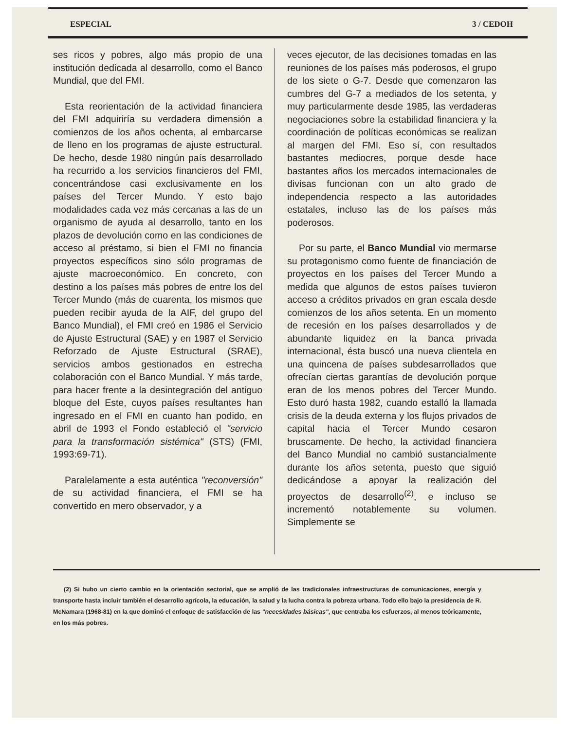ESPECIAL 3 / CEDOH
ses ricos y pobres, algo más propio de una institución dedicada al desarrollo, como el Banco Mundial, que del FMI.
Esta reorientación de la actividad financiera del FMI adquiriría su verdadera dimensión a comienzos de los años ochenta, al embarcarse de lleno en los programas de ajuste estructural. De hecho, desde 1980 ningún país desarrollado ha recurrido a los servicios financieros del FMI, concentrándose casi exclusivamente en los países del Tercer Mundo. Y esto bajo modalidades cada vez más cercanas a las de un organismo de ayuda al desarrollo, tanto en los plazos de devolución como en las condiciones de acceso al préstamo, si bien el FMI no financia proyectos específicos sino sólo programas de ajuste macroeconómico. En concreto, con destino a los países más pobres de entre los del Tercer Mundo (más de cuarenta, los mismos que pueden recibir ayuda de la AIF, del grupo del Banco Mundial), el FMI creó en 1986 el Servicio de Ajuste Estructural (SAE) y en 1987 el Servicio Reforzado de Ajuste Estructural (SRAE), servicios ambos gestionados en estrecha colaboración con el Banco Mundial. Y más tarde, para hacer frente a la desintegración del antiguo bloque del Este, cuyos países resultantes han ingresado en el FMI en cuanto han podido, en abril de 1993 el Fondo estableció el "servicio para la transformación sistémica" (STS) (FMI, 1993:69-71).
Paralelamente a esta auténtica "reconversión" de su actividad financiera, el FMI se ha convertido en mero observador, y a
veces ejecutor, de las decisiones tomadas en las reuniones de los países más poderosos, el grupo de los siete o G-7. Desde que comenzaron las cumbres del G-7 a mediados de los setenta, y muy particularmente desde 1985, las verdaderas negociaciones sobre la estabilidad financiera y la coordinación de políticas económicas se realizan al margen del FMI. Eso sí, con resultados bastantes mediocres, porque desde hace bastantes años los mercados internacionales de divisas funcionan con un alto grado de independencia respecto a las autoridades estatales, incluso las de los países más poderosos.
Por su parte, el Banco Mundial vio mermarse su protagonismo como fuente de financiación de proyectos en los países del Tercer Mundo a medida que algunos de estos países tuvieron acceso a créditos privados en gran escala desde comienzos de los años setenta. En un momento de recesión en los países desarrollados y de abundante liquidez en la banca privada internacional, ésta buscó una nueva clientela en una quincena de países subdesarrollados que ofrecían ciertas garantías de devolución porque eran de los menos pobres del Tercer Mundo. Esto duró hasta 1982, cuando estalló la llamada crisis de la deuda externa y los flujos privados de capital hacia el Tercer Mundo cesaron bruscamente. De hecho, la actividad financiera del Banco Mundial no cambió sustancialmente durante los años setenta, puesto que siguió dedicándose a apoyar la realización del proyectos de desarrollo<sup>(2)</sup>, e incluso se incrementó notablemente su volumen. Simplemente se
(2) Si hubo un cierto cambio en la orientación sectorial, que se amplió de las tradicionales infraestructuras de comunicaciones, energía y transporte hasta incluir también el desarrollo agrícola, la educación, la salud y la lucha contra la pobreza urbana. Todo ello bajo la presidencia de R. McNamara (1968-81) en la que dominó el enfoque de satisfacción de las "necesidades básicas", que centraba los esfuerzos, al menos teóricamente, en los más pobres.